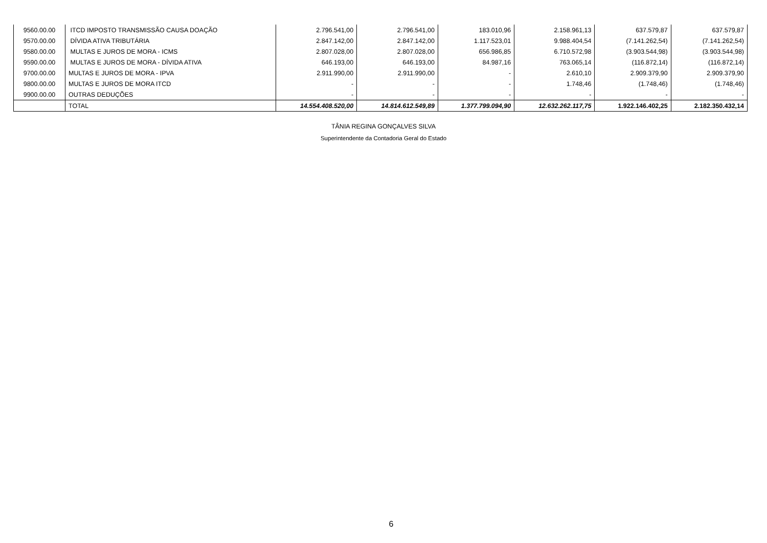| 9560.00.00 | ITCD IMPOSTO TRANSMISSÃO CAUSA DOAÇÃO | 2.796.541,00 | 2.796.541,00 | 183.010,96 | 2.158.961,13 | 637.579,87 | 637.579,87 |
| 9570.00.00 | DÍVIDA ATIVA TRIBUTÁRIA | 2.847.142,00 | 2.847.142,00 | 1.117.523,01 | 9.988.404,54 | (7.141.262,54) | (7.141.262,54) |
| 9580.00.00 | MULTAS E JUROS DE MORA - ICMS | 2.807.028,00 | 2.807.028,00 | 656.986,85 | 6.710.572,98 | (3.903.544,98) | (3.903.544,98) |
| 9590.00.00 | MULTAS E JUROS DE MORA - DÍVIDA ATIVA | 646.193,00 | 646.193,00 | 84.987,16 | 763.065,14 | (116.872,14) | (116.872,14) |
| 9700.00.00 | MULTAS E JUROS DE MORA - IPVA | 2.911.990,00 | 2.911.990,00 | - | 2.610,10 | 2.909.379,90 | 2.909.379,90 |
| 9800.00.00 | MULTAS E JUROS DE MORA ITCD | - | - | - | 1.748,46 | (1.748,46) | (1.748,46) |
| 9900.00.00 | OUTRAS DEDUÇÕES | - | - | - | - | - | - |
| | TOTAL | 14.554.408.520,00 | 14.814.612.549,89 | 1.377.799.094,90 | 12.632.262.117,75 | 1.922.146.402,25 | 2.182.350.432,14 |
TÂNIA REGINA GONÇALVES SILVA
Superintendente da Contadoria Geral do Estado
6